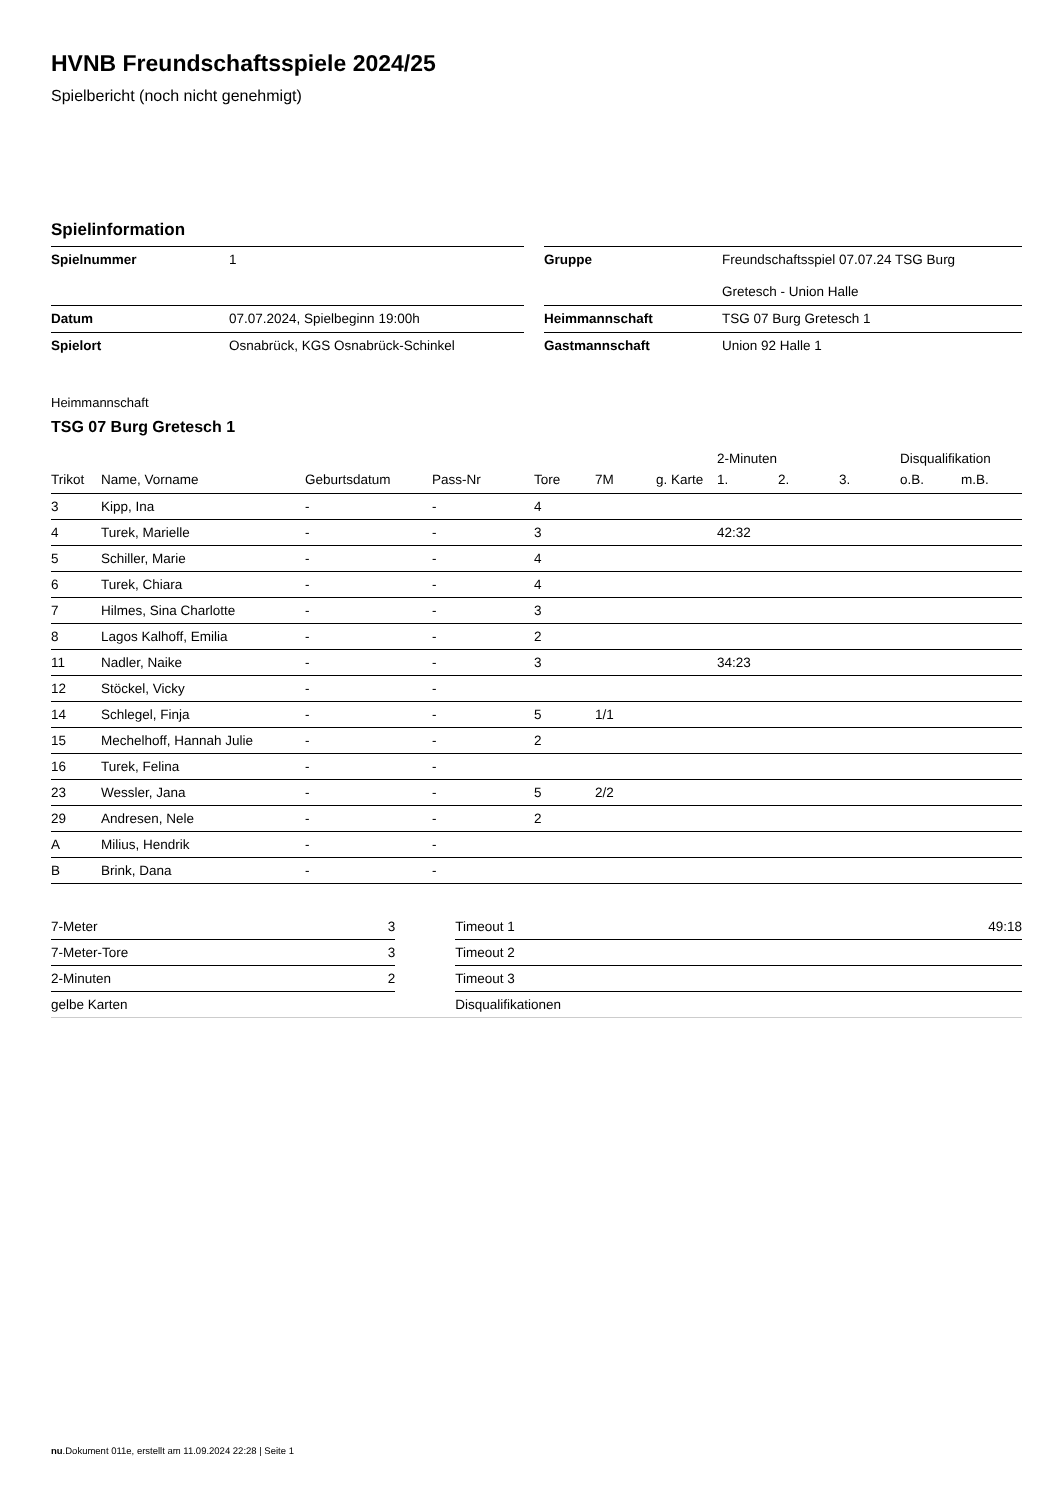HVNB Freundschaftsspiele 2024/25
Spielbericht (noch nicht genehmigt)
Spielinformation
| Spielnummer | 1 | | Gruppe | Freundschaftsspiel 07.07.24 TSG Burg Gretesch - Union Halle |
| Datum | 07.07.2024, Spielbeginn 19:00h | | Heimmannschaft | TSG 07 Burg Gretesch 1 |
| Spielort | Osnabrück, KGS Osnabrück-Schinkel | | Gastmannschaft | Union 92 Halle 1 |
Heimmannschaft
TSG 07 Burg Gretesch 1
| | | | | | | | 2-Minuten | | | Disqualifikation | |
| --- | --- | --- | --- | --- | --- | --- | --- | --- | --- | --- | --- |
| Trikot | Name, Vorname | Geburtsdatum | Pass-Nr | Tore | 7M | g. Karte | 1. | 2. | 3. | o.B. | m.B. |
| 3 | Kipp, Ina | - | - | 4 | | | | | | | |
| 4 | Turek, Marielle | - | - | 3 | | | 42:32 | | | | |
| 5 | Schiller, Marie | - | - | 4 | | | | | | | |
| 6 | Turek, Chiara | - | - | 4 | | | | | | | |
| 7 | Hilmes, Sina Charlotte | - | - | 3 | | | | | | | |
| 8 | Lagos Kalhoff, Emilia | - | - | 2 | | | | | | | |
| 11 | Nadler, Naike | - | - | 3 | | | 34:23 | | | | |
| 12 | Stöckel, Vicky | - | - | | | | | | | | |
| 14 | Schlegel, Finja | - | - | 5 | 1/1 | | | | | | |
| 15 | Mechelhoff, Hannah Julie | - | - | 2 | | | | | | | |
| 16 | Turek, Felina | - | - | | | | | | | | |
| 23 | Wessler, Jana | - | - | 5 | 2/2 | | | | | | |
| 29 | Andresen, Nele | - | - | 2 | | | | | | | |
| A | Milius, Hendrik | - | - | | | | | | | | |
| B | Brink, Dana | - | - | | | | | | | | |
| 7-Meter | 3 | | Timeout 1 | 49:18 |
| 7-Meter-Tore | 3 | | Timeout 2 | |
| 2-Minuten | 2 | | Timeout 3 | |
| gelbe Karten | | | Disqualifikationen | |
nu.Dokument 011e, erstellt am 11.09.2024 22:28 | Seite 1